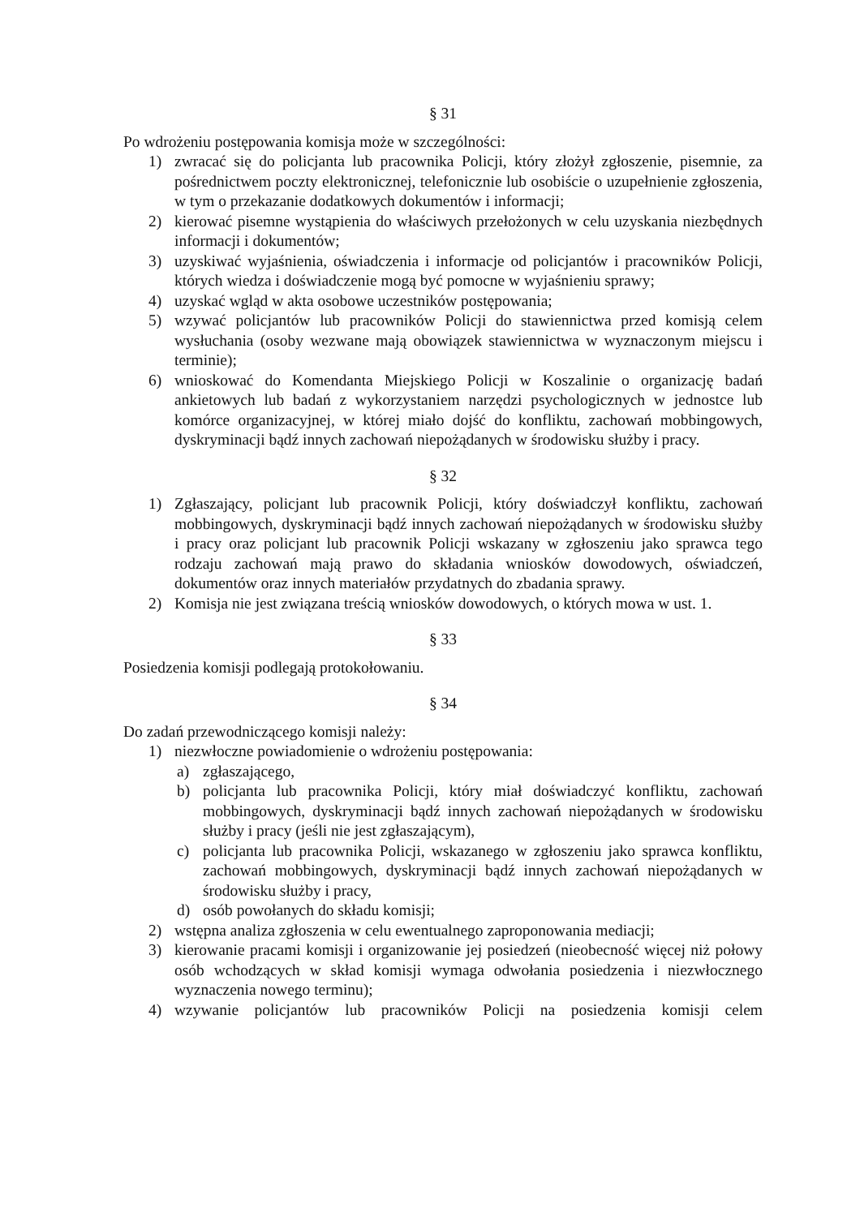§ 31
Po wdrożeniu postępowania komisja może w szczególności:
1) zwracać się do policjanta lub pracownika Policji, który złożył zgłoszenie, pisemnie, za pośrednictwem poczty elektronicznej, telefonicznie lub osobiście o uzupełnienie zgłoszenia, w tym o przekazanie dodatkowych dokumentów i informacji;
2) kierować pisemne wystąpienia do właściwych przełożonych w celu uzyskania niezbędnych informacji i dokumentów;
3) uzyskiwać wyjaśnienia, oświadczenia i informacje od policjantów i pracowników Policji, których wiedza i doświadczenie mogą być pomocne w wyjaśnieniu sprawy;
4) uzyskać wgląd w akta osobowe uczestników postępowania;
5) wzywać policjantów lub pracowników Policji do stawiennictwa przed komisją celem wysłuchania (osoby wezwane mają obowiązek stawiennictwa w wyznaczonym miejscu i terminie);
6) wnioskować do Komendanta Miejskiego Policji w Koszalinie o organizację badań ankietowych lub badań z wykorzystaniem narzędzi psychologicznych w jednostce lub komórce organizacyjnej, w której miało dojść do konfliktu, zachowań mobbingowych, dyskryminacji bądź innych zachowań niepożądanych w środowisku służby i pracy.
§ 32
1) Zgłaszający, policjant lub pracownik Policji, który doświadczył konfliktu, zachowań mobbingowych, dyskryminacji bądź innych zachowań niepożądanych w środowisku służby i pracy oraz policjant lub pracownik Policji wskazany w zgłoszeniu jako sprawca tego rodzaju zachowań mają prawo do składania wniosków dowodowych, oświadczeń, dokumentów oraz innych materiałów przydatnych do zbadania sprawy.
2) Komisja nie jest związana treścią wniosków dowodowych, o których mowa w ust. 1.
§ 33
Posiedzenia komisji podlegają protokołowaniu.
§ 34
Do zadań przewodniczącego komisji należy:
1) niezwłoczne powiadomienie o wdrożeniu postępowania:
a) zgłaszającego,
b) policjanta lub pracownika Policji, który miał doświadczyć konfliktu, zachowań mobbingowych, dyskryminacji bądź innych zachowań niepożądanych w środowisku służby i pracy (jeśli nie jest zgłaszającym),
c) policjanta lub pracownika Policji, wskazanego w zgłoszeniu jako sprawca konfliktu, zachowań mobbingowych, dyskryminacji bądź innych zachowań niepożądanych w środowisku służby i pracy,
d) osób powołanych do składu komisji;
2) wstępna analiza zgłoszenia w celu ewentualnego zaproponowania mediacji;
3) kierowanie pracami komisji i organizowanie jej posiedzeń (nieobecność więcej niż połowy osób wchodzących w skład komisji wymaga odwołania posiedzenia i niezwłocznego wyznaczenia nowego terminu);
4) wzywanie policjantów lub pracowników Policji na posiedzenia komisji celem